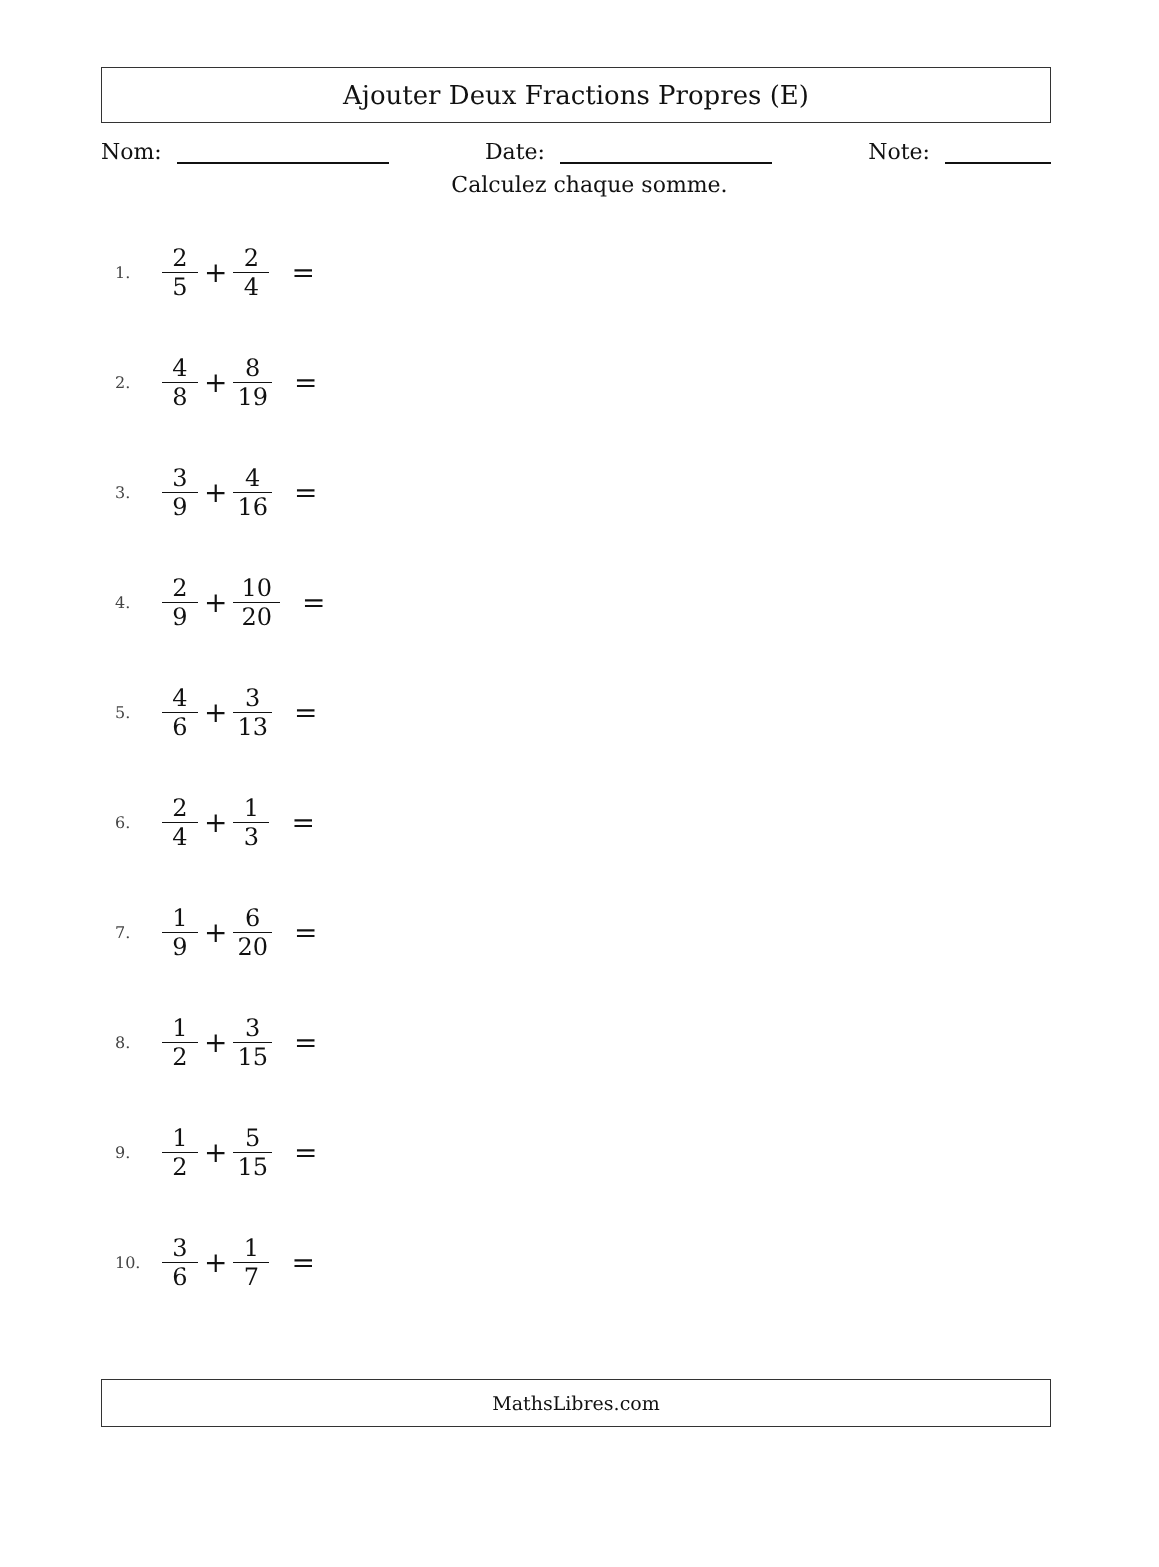Ajouter Deux Fractions Propres (E)
Nom: Date: Note:
Calculez chaque somme.
1. 2 5 + 2 4 =
2. 4 8 + 8 19 =
3. 3 9 + 4 16 =
4. 2 9 + 10 20 =
5. 4 6 + 3 13 =
6. 2 4 + 1 3 =
7. 1 9 + 6 20 =
8. 1 2 + 3 15 =
9. 1 2 + 5 15 =
10. 3 6 + 1 7 =
MathsLibres.com